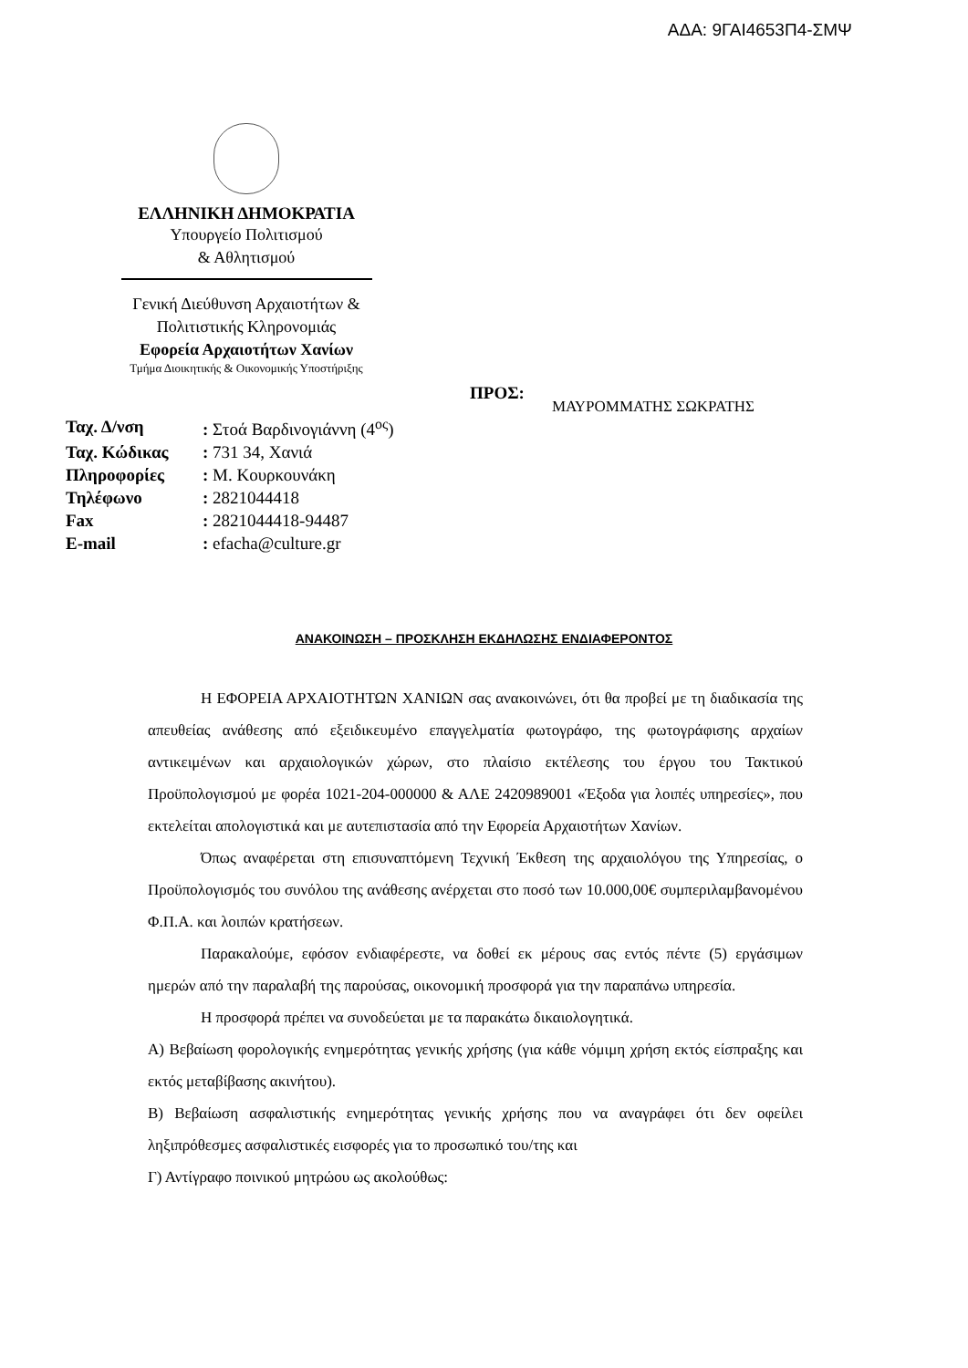ΑΔΑ: 9ΓΑΙ4653Π4-ΣΜΨ
ΕΛΛΗΝΙΚΗ ΔΗΜΟΚΡΑΤΙΑ
Υπουργείο Πολιτισμού
& Αθλητισμού
Γενική Διεύθυνση Αρχαιοτήτων &
Πολιτιστικής Κληρονομιάς
Εφορεία Αρχαιοτήτων Χανίων
Τμήμα Διοικητικής & Οικονομικής Υποστήριξης
ΠΡΟΣ:
ΜΑΥΡΟΜΜΑΤΗΣ ΣΩΚΡΑΤΗΣ
| Ταχ. Δ/νση | : Στοά Βαρδινογιάννη (4<sup>ος</sup>) |
| Ταχ. Κώδικας | : 731 34, Χανιά |
| Πληροφορίες | : Μ. Κουρκουνάκη |
| Τηλέφωνο | : 2821044418 |
| Fax | : 2821044418-94487 |
| E-mail | : efacha@culture.gr |
ΑΝΑΚΟΙΝΩΣΗ – ΠΡΟΣΚΛΗΣΗ ΕΚΔΗΛΩΣΗΣ ΕΝΔΙΑΦΕΡΟΝΤΟΣ
Η ΕΦΟΡΕΙΑ ΑΡΧΑΙΟΤΗΤΩΝ ΧΑΝΙΩΝ σας ανακοινώνει, ότι θα προβεί με τη διαδικασία της απευθείας ανάθεσης από εξειδικευμένο επαγγελματία φωτογράφο, της φωτογράφισης αρχαίων αντικειμένων και αρχαιολογικών χώρων, στο πλαίσιο εκτέλεσης του έργου του Τακτικού Προϋπολογισμού με φορέα 1021-204-000000 & ΑΛΕ 2420989001 «Έξοδα για λοιπές υπηρεσίες», που εκτελείται απολογιστικά και με αυτεπιστασία από την Εφορεία Αρχαιοτήτων Χανίων.
Όπως αναφέρεται στη επισυναπτόμενη Τεχνική Έκθεση της αρχαιολόγου της Υπηρεσίας, ο Προϋπολογισμός του συνόλου της ανάθεσης ανέρχεται στο ποσό των 10.000,00€ συμπεριλαμβανομένου Φ.Π.Α. και λοιπών κρατήσεων.
Παρακαλούμε, εφόσον ενδιαφέρεστε, να δοθεί εκ μέρους σας εντός πέντε (5) εργάσιμων ημερών από την παραλαβή της παρούσας, οικονομική προσφορά για την παραπάνω υπηρεσία.
Η προσφορά πρέπει να συνοδεύεται με τα παρακάτω δικαιολογητικά.
Α) Βεβαίωση φορολογικής ενημερότητας γενικής χρήσης (για κάθε νόμιμη χρήση εκτός είσπραξης και εκτός μεταβίβασης ακινήτου).
Β) Βεβαίωση ασφαλιστικής ενημερότητας γενικής χρήσης που να αναγράφει ότι δεν οφείλει ληξιπρόθεσμες ασφαλιστικές εισφορές για το προσωπικό του/της και
Γ) Αντίγραφο ποινικού μητρώου ως ακολούθως: